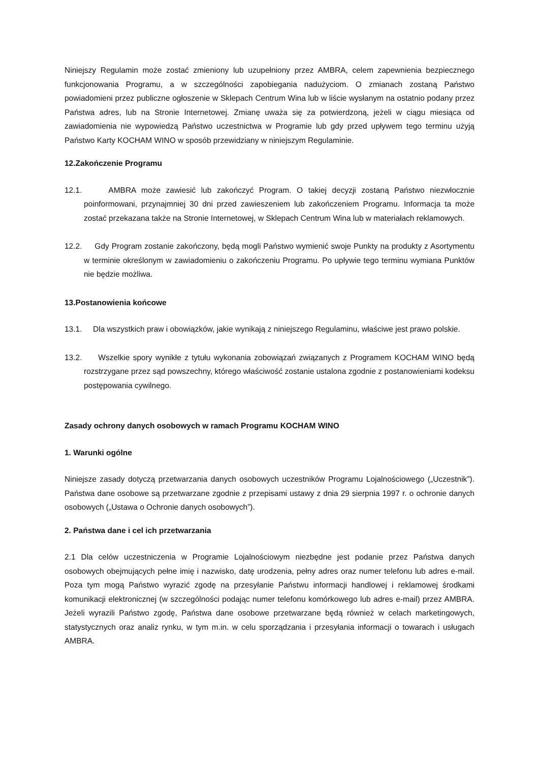Niniejszy Regulamin może zostać zmieniony lub uzupełniony przez AMBRA, celem zapewnienia bezpiecznego funkcjonowania Programu, a w szczególności zapobiegania nadużyciom. O zmianach zostaną Państwo powiadomieni przez publiczne ogłoszenie w Sklepach Centrum Wina lub w liście wysłanym na ostatnio podany przez Państwa adres, lub na Stronie Internetowej. Zmianę uważa się za potwierdzoną, jeżeli w ciągu miesiąca od zawiadomienia nie wypowiedzą Państwo uczestnictwa w Programie lub gdy przed upływem tego terminu użyją Państwo Karty KOCHAM WINO w sposób przewidziany w niniejszym Regulaminie.
12.Zakończenie Programu
12.1. AMBRA może zawiesić lub zakończyć Program. O takiej decyzji zostaną Państwo niezwłocznie poinformowani, przynajmniej 30 dni przed zawieszeniem lub zakończeniem Programu. Informacja ta może zostać przekazana także na Stronie Internetowej, w Sklepach Centrum Wina lub w materiałach reklamowych.
12.2. Gdy Program zostanie zakończony, będą mogli Państwo wymienić swoje Punkty na produkty z Asortymentu w terminie określonym w zawiadomieniu o zakończeniu Programu. Po upływie tego terminu wymiana Punktów nie będzie możliwa.
13.Postanowienia końcowe
13.1. Dla wszystkich praw i obowiązków, jakie wynikają z niniejszego Regulaminu, właściwe jest prawo polskie.
13.2. Wszelkie spory wynikłe z tytułu wykonania zobowiązań związanych z Programem KOCHAM WINO będą rozstrzygane przez sąd powszechny, którego właściwość zostanie ustalona zgodnie z postanowieniami kodeksu postępowania cywilnego.
Zasady ochrony danych osobowych w ramach Programu KOCHAM WINO
1. Warunki ogólne
Niniejsze zasady dotyczą przetwarzania danych osobowych uczestników Programu Lojalnościowego („Uczestnik”). Państwa dane osobowe są przetwarzane zgodnie z przepisami ustawy z dnia 29 sierpnia 1997 r. o ochronie danych osobowych („Ustawa o Ochronie danych osobowych”).
2. Państwa dane i cel ich przetwarzania
2.1 Dla celów uczestniczenia w Programie Lojalnościowym niezbędne jest podanie przez Państwa danych osobowych obejmujących pełne imię i nazwisko, datę urodzenia, pełny adres oraz numer telefonu lub adres e-mail. Poza tym mogą Państwo wyrazić zgodę na przesyłanie Państwu informacji handlowej i reklamowej środkami komunikacji elektronicznej (w szczególności podając numer telefonu komórkowego lub adres e-mail) przez AMBRA. Jeżeli wyrazili Państwo zgodę, Państwa dane osobowe przetwarzane będą również w celach marketingowych, statystycznych oraz analiz rynku, w tym m.in. w celu sporządzania i przesyłania informacji o towarach i usługach AMBRA.